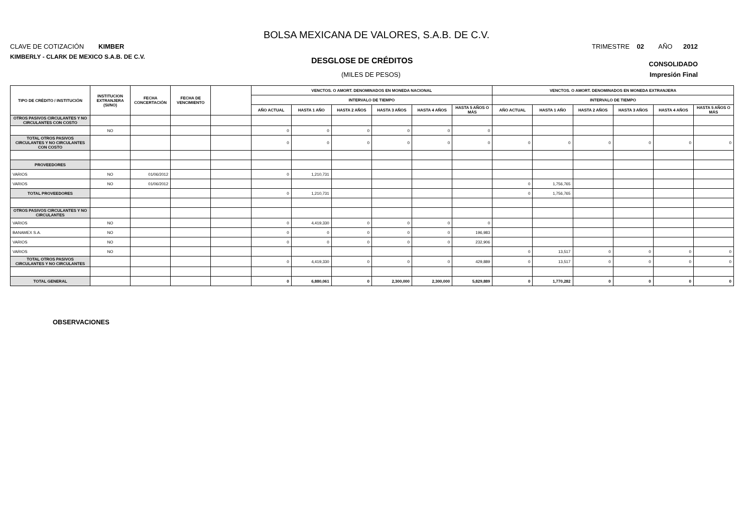BOLSA MEXICANA DE VALORES, S.A.B. DE C.V.
CLAVE DE COTIZACIÓN KIMBER
TRIMESTRE 02 AÑO 2012
KIMBERLY - CLARK DE MEXICO S.A.B. DE C.V.
DESGLOSE DE CRÉDITOS
CONSOLIDADO
(MILES DE PESOS) Impresión Final
| TIPO DE CRÉDITO / INSTITUCIÓN | INSTITUCION EXTRANJERA (SI/NO) | FECHA CONCERTACIÓN | FECHA DE VENCIMIENTO | | VENCTOS. O AMORT. DENOMINADOS EN MONEDA NACIONAL | | | | | | VENCTOS. O AMORT. DENOMINADOS EN MONEDA EXTRANJERA | | | | | |
| --- | --- | --- | --- | --- | --- | --- | --- | --- | --- | --- | --- | --- | --- | --- | --- | --- |
| | | | | | INTERVALO DE TIEMPO | | | | | | INTERVALO DE TIEMPO | | | | | |
| | | | | | AÑO ACTUAL | HASTA 1 AÑO | HASTA 2 AÑOS | HASTA 3 AÑOS | HASTA 4 AÑOS | HASTA 5 AÑOS O MÁS | AÑO ACTUAL | HASTA 1 AÑO | HASTA 2 AÑOS | HASTA 3 AÑOS | HASTA 4 AÑOS | HASTA 5 AÑOS O MÁS |
| OTROS PASIVOS CIRCULANTES Y NO CIRCULANTES CON COSTO | | | | | | | | | | | | | | | | |
| | NO | | | | 0 | 0 | 0 | 0 | 0 | 0 | | | | | | |
| TOTAL OTROS PASIVOS CIRCULANTES Y NO CIRCULANTES CON COSTO | | | | | 0 | 0 | 0 | 0 | 0 | 0 | 0 | 0 | 0 | 0 | 0 | 0 |
| PROVEEDORES | | | | | | | | | | | | | | | | |
| VARIOS | NO | 01/06/2012 | | | 0 | 1,210,731 | | | | | | | | | | |
| VARIOS | NO | 01/06/2012 | | | | | | | | | 0 | 1,756,765 | | | | |
| TOTAL PROVEEDORES | | | | | 0 | 1,210,731 | | | | | 0 | 1,756,765 | | | | |
| OTROS PASIVOS CIRCULANTES Y NO CIRCULANTES | | | | | | | | | | | | | | | | |
| VARIOS | NO | | | | 0 | 4,419,330 | 0 | 0 | 0 | 0 | | | | | | |
| BANAMEX S.A. | NO | | | | 0 | 0 | 0 | 0 | 0 | 196,983 | | | | | | |
| VARIOS | NO | | | | 0 | 0 | 0 | 0 | 0 | 232,906 | | | | | | |
| VARIOS | NO | | | | | | | | | | 0 | 13,517 | 0 | 0 | 0 | 0 |
| TOTAL OTROS PASIVOS CIRCULANTES Y NO CIRCULANTES | | | | | 0 | 4,419,330 | 0 | 0 | 0 | 429,889 | 0 | 13,517 | 0 | 0 | 0 | 0 |
| TOTAL GENERAL | | | | | 0 | 6,880,061 | 0 | 2,300,000 | 2,300,000 | 5,829,889 | 0 | 1,770,282 | 0 | 0 | 0 | 0 |
OBSERVACIONES